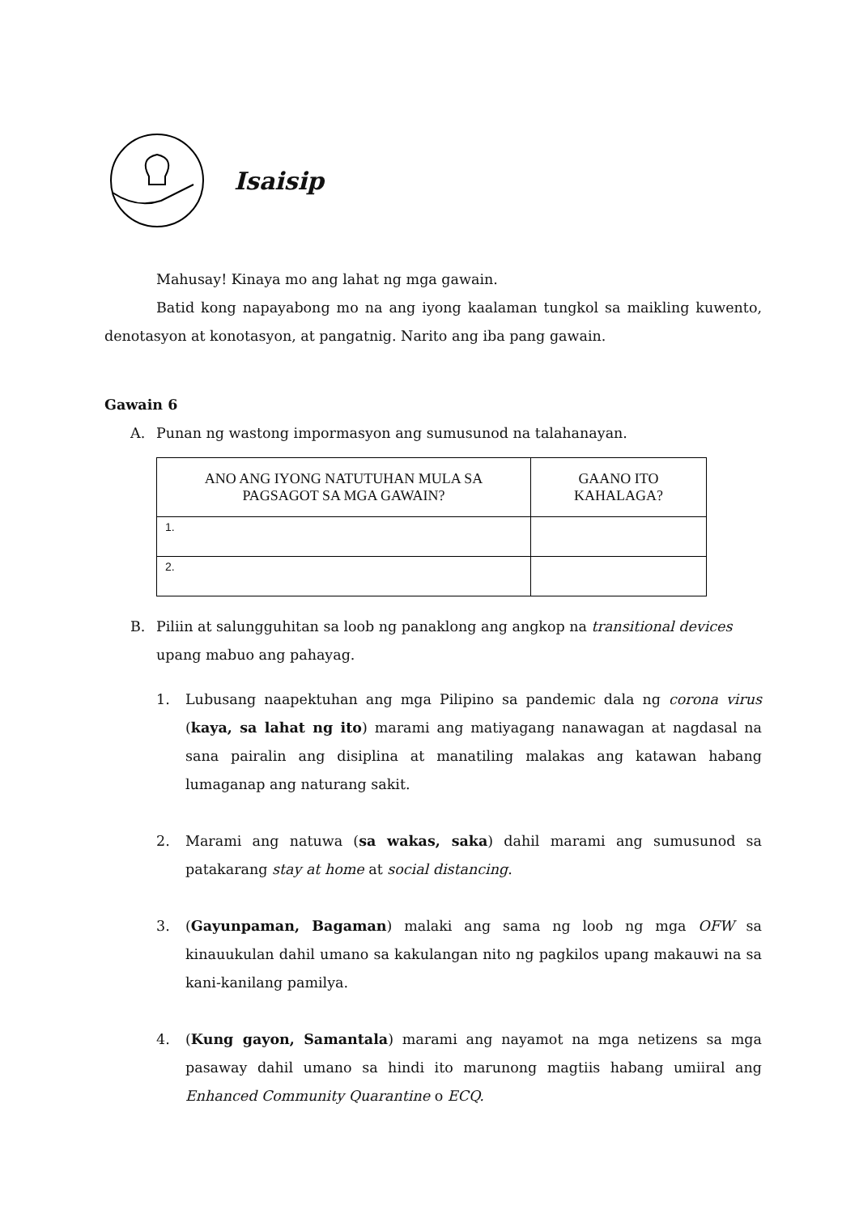Isaisip
Mahusay! Kinaya mo ang lahat ng mga gawain.
Batid kong napayabong mo na ang iyong kaalaman tungkol sa maikling kuwento, denotasyon at konotasyon, at pangatnig. Narito ang iba pang gawain.
Gawain 6
A. Punan ng wastong impormasyon ang sumusunod na talahanayan.
| ANO ANG IYONG NATUTUHAN MULA SA PAGSAGOT SA MGA GAWAIN? | GAANO ITO KAHALAGA? |
| --- | --- |
| 1. | |
| 2. | |
B. Piliin at salungguhitan sa loob ng panaklong ang angkop na transitional devices upang mabuo ang pahayag.
1. Lubusang naapektuhan ang mga Pilipino sa pandemic dala ng corona virus (kaya, sa lahat ng ito) marami ang matiyagang nanawagan at nagdasal na sana pairalin ang disiplina at manatiling malakas ang katawan habang lumaganap ang naturang sakit.
2. Marami ang natuwa (sa wakas, saka) dahil marami ang sumusunod sa patakarang stay at home at social distancing.
3. (Gayunpaman, Bagaman) malaki ang sama ng loob ng mga OFW sa kinauukulan dahil umano sa kakulangan nito ng pagkilos upang makauwi na sa kani-kanilang pamilya.
4. (Kung gayon, Samantala) marami ang nayamot na mga netizens sa mga pasaway dahil umano sa hindi ito marunong magtiis habang umiiral ang Enhanced Community Quarantine o ECQ.